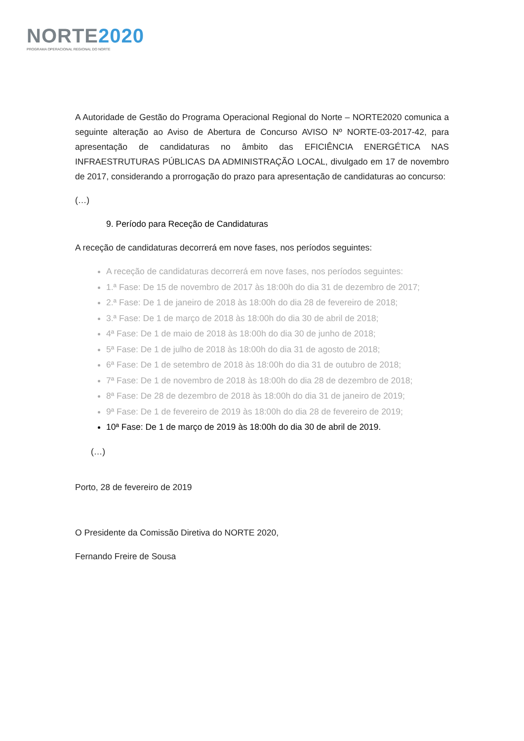NORTE2020
PROGRAMA OPERACIONAL REGIONAL DO NORTE
A Autoridade de Gestão do Programa Operacional Regional do Norte – NORTE2020 comunica a seguinte alteração ao Aviso de Abertura de Concurso AVISO Nº NORTE-03-2017-42, para apresentação de candidaturas no âmbito das EFICIÊNCIA ENERGÉTICA NAS INFRAESTRUTURAS PÚBLICAS DA ADMINISTRAÇÃO LOCAL, divulgado em 17 de novembro de 2017, considerando a prorrogação do prazo para apresentação de candidaturas ao concurso:
(…)
9. Período para Receção de Candidaturas
A receção de candidaturas decorrerá em nove fases, nos períodos seguintes:
A receção de candidaturas decorrerá em nove fases, nos períodos seguintes:
1.ª Fase: De 15 de novembro de 2017 às 18:00h do dia 31 de dezembro de 2017;
2.ª Fase: De 1 de janeiro de 2018 às 18:00h do dia 28 de fevereiro de 2018;
3.ª Fase: De 1 de março de 2018 às 18:00h do dia 30 de abril de 2018;
4ª Fase: De 1 de maio de 2018 às 18:00h do dia 30 de junho de 2018;
5ª Fase: De 1 de julho de 2018 às 18:00h do dia 31 de agosto de 2018;
6ª Fase: De 1 de setembro de 2018 às 18:00h do dia 31 de outubro de 2018;
7ª Fase: De 1 de novembro de 2018 às 18:00h do dia 28 de dezembro de 2018;
8ª Fase: De 28 de dezembro de 2018 às 18:00h do dia 31 de janeiro de 2019;
9ª Fase: De 1 de fevereiro de 2019 às 18:00h do dia 28 de fevereiro de 2019;
10ª Fase: De 1 de março de 2019 às 18:00h do dia 30 de abril de 2019.
(…)
Porto, 28 de fevereiro de 2019
O Presidente da Comissão Diretiva do NORTE 2020,
Fernando Freire de Sousa